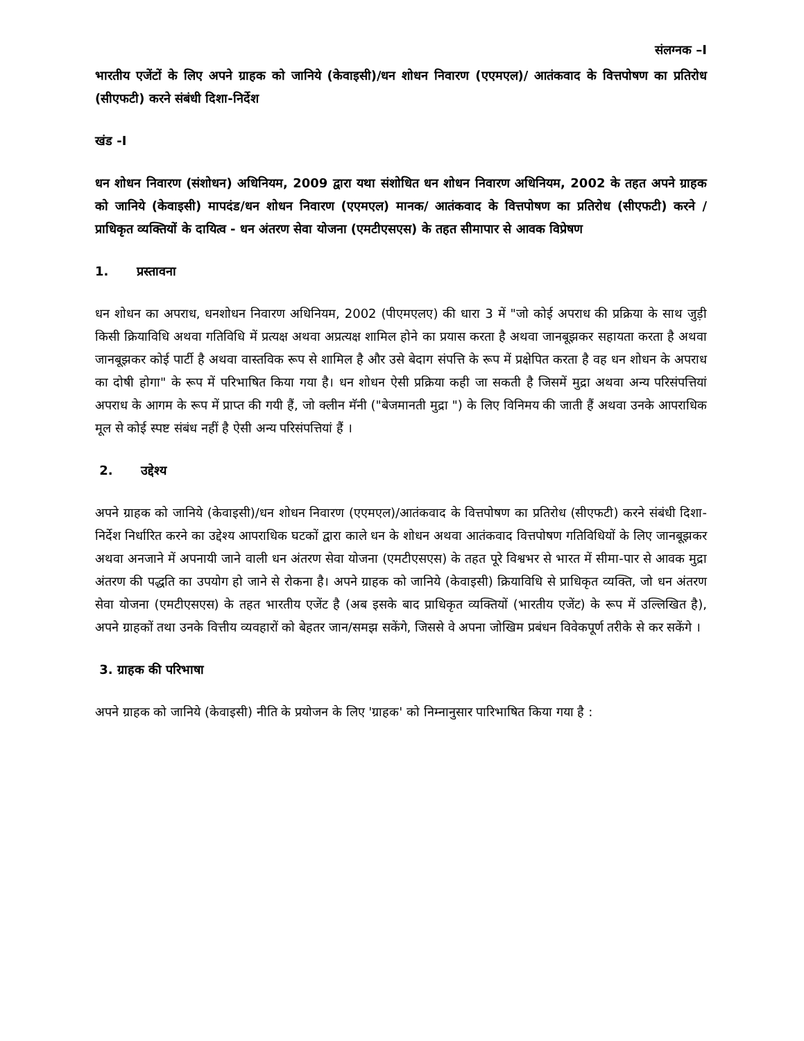संलग्नक –I
भारतीय एजेंटों के लिए अपने ग्राहक को जानिये (केवाइसी)/धन शोधन निवारण (एएमएल)/ आतंकवाद के वित्तपोषण का प्रतिरोध (सीएफटी) करने संबंधी दिशा-निर्देश
खंड -I
धन शोधन निवारण (संशोधन) अधिनियम, 2009 द्वारा यथा संशोधित धन शोधन निवारण अधिनियम, 2002 के तहत अपने ग्राहक को जानिये (केवाइसी) मापदंड/धन शोधन निवारण (एएमएल) मानक/ आतंकवाद के वित्तपोषण का प्रतिरोध (सीएफटी) करने / प्राधिकृत व्यक्तियों के दायित्व - धन अंतरण सेवा योजना (एमटीएसएस) के तहत सीमापार से आवक विप्रेषण
1. प्रस्तावना
धन शोधन का अपराध, धनशोधन निवारण अधिनियम, 2002 (पीएमएलए) की धारा 3 में "जो कोई अपराध की प्रक्रिया के साथ जुड़ी किसी क्रियाविधि अथवा गतिविधि में प्रत्यक्ष अथवा अप्रत्यक्ष शामिल होने का प्रयास करता है अथवा जानबूझकर सहायता करता है अथवा जानबूझकर कोई पार्टी है अथवा वास्तविक रूप से शामिल है और उसे बेदाग संपत्ति के रूप में प्रक्षेपित करता है वह धन शोधन के अपराध का दोषी होगा" के रूप में परिभाषित किया गया है। धन शोधन ऐसी प्रक्रिया कही जा सकती है जिसमें मुद्रा अथवा अन्य परिसंपत्तियां अपराध के आगम के रूप में प्राप्त की गयी हैं, जो क्लीन मॅनी ("बेजमानती मुद्रा ") के लिए विनिमय की जाती हैं अथवा उनके आपराधिक मूल से कोई स्पष्ट संबंध नहीं है ऐसी अन्य परिसंपत्तियां हैं ।
2. उद्देश्य
अपने ग्राहक को जानिये (केवाइसी)/धन शोधन निवारण (एएमएल)/आतंकवाद के वित्तपोषण का प्रतिरोध (सीएफटी) करने संबंधी दिशा-निर्देश निर्धारित करने का उद्देश्य आपराधिक घटकों द्वारा काले धन के शोधन अथवा आतंकवाद वित्तपोषण गतिविधियों के लिए जानबूझकर अथवा अनजाने में अपनायी जाने वाली धन अंतरण सेवा योजना (एमटीएसएस) के तहत पूरे विश्वभर से भारत में सीमा-पार से आवक मुद्रा अंतरण की पद्धति का उपयोग हो जाने से रोकना है। अपने ग्राहक को जानिये (केवाइसी) क्रियाविधि से प्राधिकृत व्यक्ति, जो धन अंतरण सेवा योजना (एमटीएसएस) के तहत भारतीय एजेंट है (अब इसके बाद प्राधिकृत व्यक्तियों (भारतीय एजेंट) के रूप में उल्लिखित है), अपने ग्राहकों तथा उनके वित्तीय व्यवहारों को बेहतर जान/समझ सकेंगे, जिससे वे अपना जोखिम प्रबंधन विवेकपूर्ण तरीके से कर सकेंगे ।
3. ग्राहक की परिभाषा
अपने ग्राहक को जानिये (केवाइसी) नीति के प्रयोजन के लिए 'ग्राहक' को निम्नानुसार पारिभाषित किया गया है :